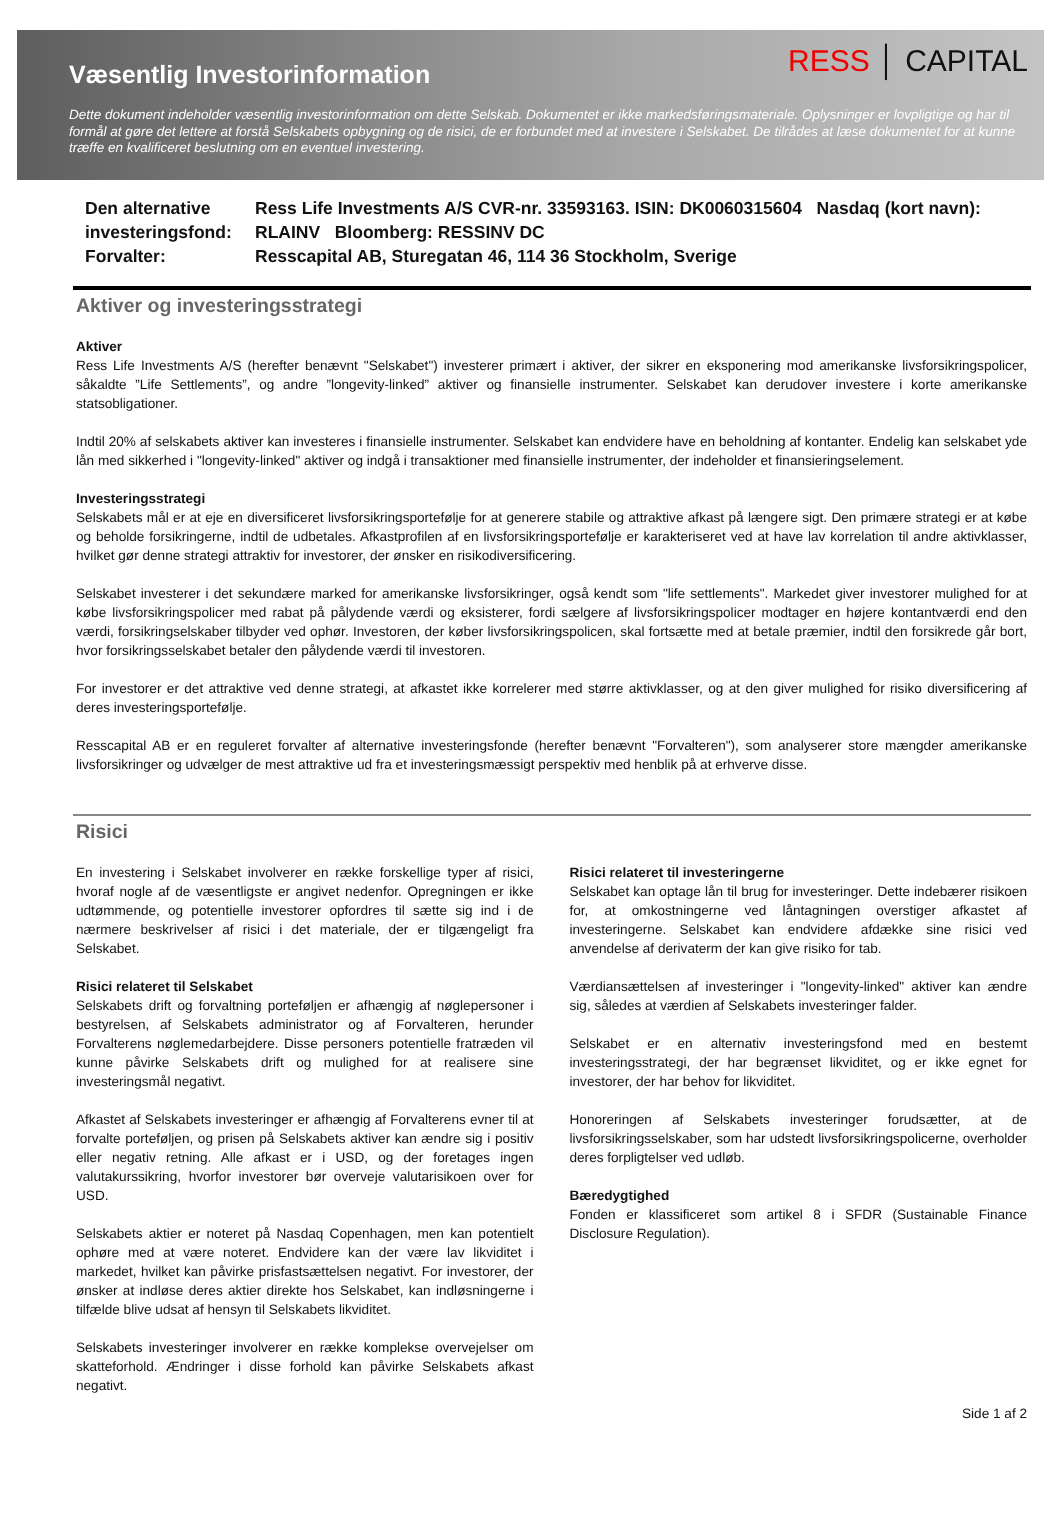Væsentlig Investorinformation
RESS │ CAPITAL
Dette dokument indeholder væsentlig investorinformation om dette Selskab. Dokumentet er ikke markedsføringsmateriale. Oplysninger er lovpligtige og har til formål at gøre det lettere at forstå Selskabets opbygning og de risici, de er forbundet med at investere i Selskabet. De tilrådes at læse dokumentet for at kunne træffe en kvalificeret beslutning om en eventuel investering.
Den alternative investeringsfond:
Ress Life Investments A/S CVR-nr. 33593163. ISIN: DK0060315604 Nasdaq (kort navn): RLAINV Bloomberg: RESSINV DC
Forvalter:
Resscapital AB, Sturegatan 46, 114 36 Stockholm, Sverige
Aktiver og investeringsstrategi
Aktiver
Ress Life Investments A/S (herefter benævnt "Selskabet") investerer primært i aktiver, der sikrer en eksponering mod amerikanske livsforsikringspolicer, såkaldte ”Life Settlements”, og andre ”longevity-linked” aktiver og finansielle instrumenter. Selskabet kan derudover investere i korte amerikanske statsobligationer.
Indtil 20% af selskabets aktiver kan investeres i finansielle instrumenter. Selskabet kan endvidere have en beholdning af kontanter. Endelig kan selskabet yde lån med sikkerhed i "longevity-linked" aktiver og indgå i transaktioner med finansielle instrumenter, der indeholder et finansieringselement.
Investeringsstrategi
Selskabets mål er at eje en diversificeret livsforsikringsportefølje for at generere stabile og attraktive afkast på længere sigt. Den primære strategi er at købe og beholde forsikringerne, indtil de udbetales. Afkastprofilen af en livsforsikringsportefølje er karakteriseret ved at have lav korrelation til andre aktivklasser, hvilket gør denne strategi attraktiv for investorer, der ønsker en risikodiversificering.
Selskabet investerer i det sekundære marked for amerikanske livsforsikringer, også kendt som "life settlements". Markedet giver investorer mulighed for at købe livsforsikringspolicer med rabat på pålydende værdi og eksisterer, fordi sælgere af livsforsikringspolicer modtager en højere kontantværdi end den værdi, forsikringselskaber tilbyder ved ophør. Investoren, der køber livsforsikringspolicen, skal fortsætte med at betale præmier, indtil den forsikrede går bort, hvor forsikringsselskabet betaler den pålydende værdi til investoren.
For investorer er det attraktive ved denne strategi, at afkastet ikke korrelerer med større aktivklasser, og at den giver mulighed for risiko diversificering af deres investeringsportefølje.
Resscapital AB er en reguleret forvalter af alternative investeringsfonde (herefter benævnt "Forvalteren"), som analyserer store mængder amerikanske livsforsikringer og udvælger de mest attraktive ud fra et investeringsmæssigt perspektiv med henblik på at erhverve disse.
Risici
En investering i Selskabet involverer en række forskellige typer af risici, hvoraf nogle af de væsentligste er angivet nedenfor. Opregningen er ikke udtømmende, og potentielle investorer opfordres til sætte sig ind i de nærmere beskrivelser af risici i det materiale, der er tilgængeligt fra Selskabet.
Risici relateret til Selskabet
Selskabets drift og forvaltning porteføljen er afhængig af nøglepersoner i bestyrelsen, af Selskabets administrator og af Forvalteren, herunder Forvalterens nøglemedarbejdere. Disse personers potentielle fratræden vil kunne påvirke Selskabets drift og mulighed for at realisere sine investeringsmål negativt.
Afkastet af Selskabets investeringer er afhængig af Forvalterens evner til at forvalte porteføljen, og prisen på Selskabets aktiver kan ændre sig i positiv eller negativ retning. Alle afkast er i USD, og der foretages ingen valutakurssikring, hvorfor investorer bør overveje valutarisikoen over for USD.
Selskabets aktier er noteret på Nasdaq Copenhagen, men kan potentielt ophøre med at være noteret. Endvidere kan der være lav likviditet i markedet, hvilket kan påvirke prisfastsættelsen negativt. For investorer, der ønsker at indløse deres aktier direkte hos Selskabet, kan indløsningerne i tilfælde blive udsat af hensyn til Selskabets likviditet.
Selskabets investeringer involverer en række komplekse overvejelser om skatteforhold. Ændringer i disse forhold kan påvirke Selskabets afkast negativt.
Risici relateret til investeringerne
Selskabet kan optage lån til brug for investeringer. Dette indebærer risikoen for, at omkostningerne ved låntagningen overstiger afkastet af investeringerne. Selskabet kan endvidere afdække sine risici ved anvendelse af derivaterm der kan give risiko for tab.
Værdiansættelsen af investeringer i "longevity-linked" aktiver kan ændre sig, således at værdien af Selskabets investeringer falder.
Selskabet er en alternativ investeringsfond med en bestemt investeringsstrategi, der har begrænset likviditet, og er ikke egnet for investorer, der har behov for likviditet.
Honoreringen af Selskabets investeringer forudsætter, at de livsforsikringsselskaber, som har udstedt livsforsikringspolicerne, overholder deres forpligtelser ved udløb.
Bæredygtighed
Fonden er klassificeret som artikel 8 i SFDR (Sustainable Finance Disclosure Regulation).
Side 1 af 2